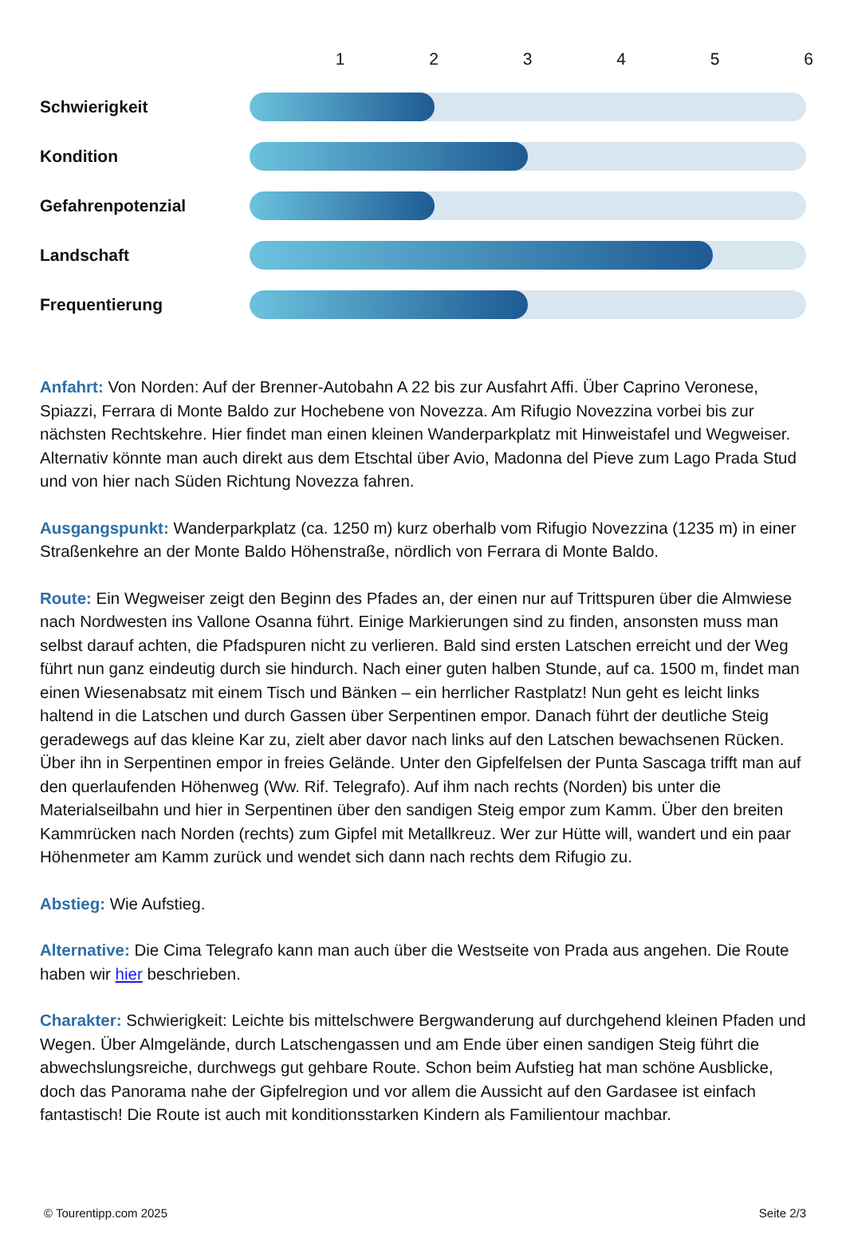123456
Schwierigkeit
Kondition
Gefahrenpotenzial
Landschaft
Frequentierung
Anfahrt: Von Norden: Auf der Brenner-Autobahn A 22 bis zur Ausfahrt Affi. Über Caprino Veronese, Spiazzi, Ferrara di Monte Baldo zur Hochebene von Novezza. Am Rifugio Novezzina vorbei bis zur nächsten Rechtskehre. Hier findet man einen kleinen Wanderparkplatz mit Hinweistafel und Wegweiser. Alternativ könnte man auch direkt aus dem Etschtal über Avio, Madonna del Pieve zum Lago Prada Stud und von hier nach Süden Richtung Novezza fahren.
Ausgangspunkt: Wanderparkplatz (ca. 1250 m) kurz oberhalb vom Rifugio Novezzina (1235 m) in einer Straßenkehre an der Monte Baldo Höhenstraße, nördlich von Ferrara di Monte Baldo.
Route: Ein Wegweiser zeigt den Beginn des Pfades an, der einen nur auf Trittspuren über die Almwiese nach Nordwesten ins Vallone Osanna führt. Einige Markierungen sind zu finden, ansonsten muss man selbst darauf achten, die Pfadspuren nicht zu verlieren. Bald sind ersten Latschen erreicht und der Weg führt nun ganz eindeutig durch sie hindurch. Nach einer guten halben Stunde, auf ca. 1500 m, findet man einen Wiesenabsatz mit einem Tisch und Bänken – ein herrlicher Rastplatz! Nun geht es leicht links haltend in die Latschen und durch Gassen über Serpentinen empor. Danach führt der deutliche Steig geradewegs auf das kleine Kar zu, zielt aber davor nach links auf den Latschen bewachsenen Rücken. Über ihn in Serpentinen empor in freies Gelände. Unter den Gipfelfelsen der Punta Sascaga trifft man auf den querlaufenden Höhenweg (Ww. Rif. Telegrafo). Auf ihm nach rechts (Norden) bis unter die Materialseilbahn und hier in Serpentinen über den sandigen Steig empor zum Kamm. Über den breiten Kammrücken nach Norden (rechts) zum Gipfel mit Metallkreuz. Wer zur Hütte will, wandert und ein paar Höhenmeter am Kamm zurück und wendet sich dann nach rechts dem Rifugio zu.
Abstieg: Wie Aufstieg.
Alternative: Die Cima Telegrafo kann man auch über die Westseite von Prada aus angehen. Die Route haben wir hier beschrieben.
Charakter: Schwierigkeit: Leichte bis mittelschwere Bergwanderung auf durchgehend kleinen Pfaden und Wegen. Über Almgelände, durch Latschengassen und am Ende über einen sandigen Steig führt die abwechslungsreiche, durchwegs gut gehbare Route. Schon beim Aufstieg hat man schöne Ausblicke, doch das Panorama nahe der Gipfelregion und vor allem die Aussicht auf den Gardasee ist einfach fantastisch! Die Route ist auch mit konditionsstarken Kindern als Familientour machbar.
© Tourentipp.com 2025 Seite 2/3